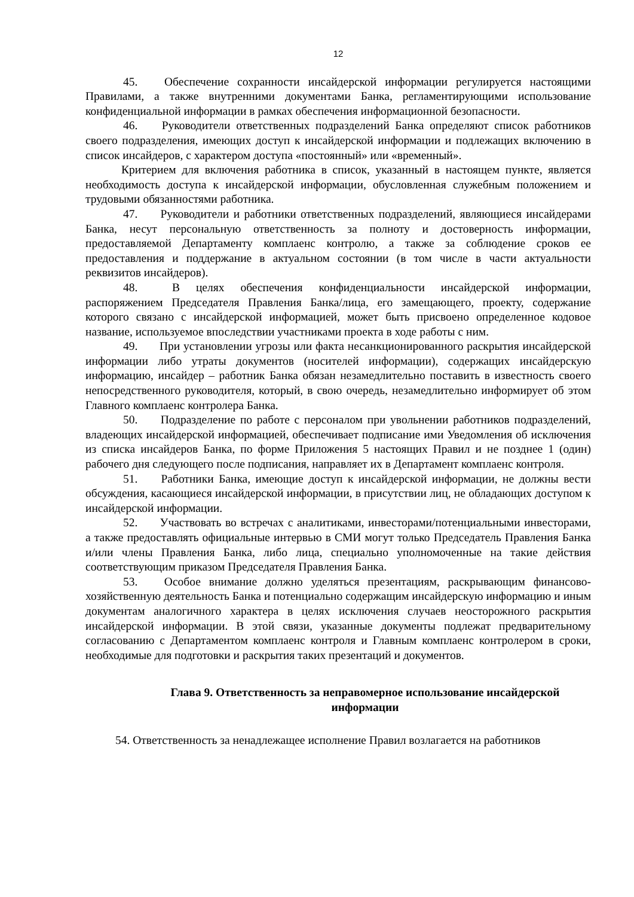12
45. Обеспечение сохранности инсайдерской информации регулируется настоящими Правилами, а также внутренними документами Банка, регламентирующими использование конфиденциальной информации в рамках обеспечения информационной безопасности.
46. Руководители ответственных подразделений Банка определяют список работников своего подразделения, имеющих доступ к инсайдерской информации и подлежащих включению в список инсайдеров, с характером доступа «постоянный» или «временный».
Критерием для включения работника в список, указанный в настоящем пункте, является необходимость доступа к инсайдерской информации, обусловленная служебным положением и трудовыми обязанностями работника.
47. Руководители и работники ответственных подразделений, являющиеся инсайдерами Банка, несут персональную ответственность за полноту и достоверность информации, предоставляемой Департаменту комплаенс контролю, а также за соблюдение сроков ее предоставления и поддержание в актуальном состоянии (в том числе в части актуальности реквизитов инсайдеров).
48. В целях обеспечения конфиденциальности инсайдерской информации, распоряжением Председателя Правления Банка/лица, его замещающего, проекту, содержание которого связано с инсайдерской информацией, может быть присвоено определенное кодовое название, используемое впоследствии участниками проекта в ходе работы с ним.
49. При установлении угрозы или факта несанкционированного раскрытия инсайдерской информации либо утраты документов (носителей информации), содержащих инсайдерскую информацию, инсайдер – работник Банка обязан незамедлительно поставить в известность своего непосредственного руководителя, который, в свою очередь, незамедлительно информирует об этом Главного комплаенс контролера Банка.
50. Подразделение по работе с персоналом при увольнении работников подразделений, владеющих инсайдерской информацией, обеспечивает подписание ими Уведомления об исключения из списка инсайдеров Банка, по форме Приложения 5 настоящих Правил и не позднее 1 (один) рабочего дня следующего после подписания, направляет их в Департамент комплаенс контроля.
51. Работники Банка, имеющие доступ к инсайдерской информации, не должны вести обсуждения, касающиеся инсайдерской информации, в присутствии лиц, не обладающих доступом к инсайдерской информации.
52. Участвовать во встречах с аналитиками, инвесторами/потенциальными инвесторами, а также предоставлять официальные интервью в СМИ могут только Председатель Правления Банка и/или члены Правления Банка, либо лица, специально уполномоченные на такие действия соответствующим приказом Председателя Правления Банка.
53. Особое внимание должно уделяться презентациям, раскрывающим финансово-хозяйственную деятельность Банка и потенциально содержащим инсайдерскую информацию и иным документам аналогичного характера в целях исключения случаев неосторожного раскрытия инсайдерской информации. В этой связи, указанные документы подлежат предварительному согласованию с Департаментом комплаенс контроля и Главным комплаенс контролером в сроки, необходимые для подготовки и раскрытия таких презентаций и документов.
Глава 9. Ответственность за неправомерное использование инсайдерской информации
54. Ответственность за ненадлежащее исполнение Правил возлагается на работников